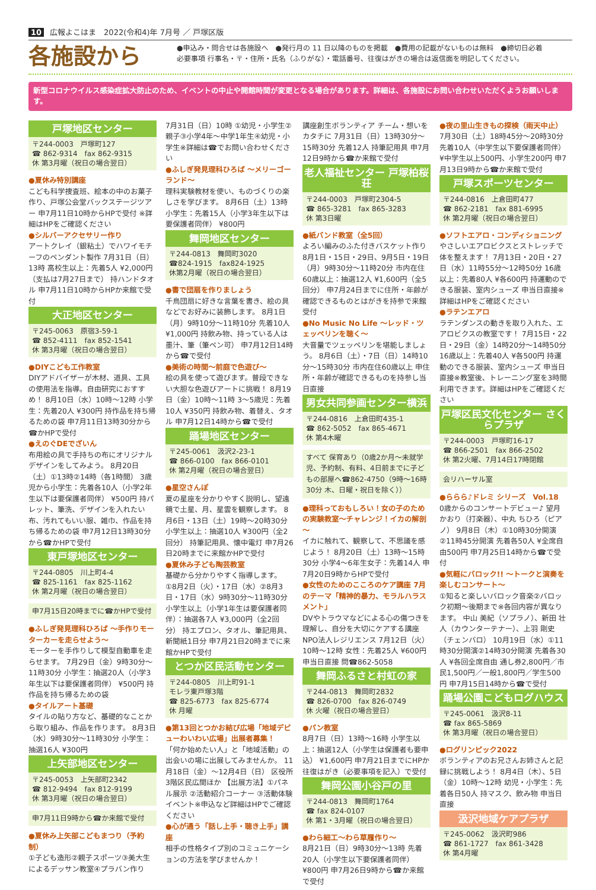10 広報よこはま　2022(令和4)年 7月号 ／ 戸塚区版
各施設から
●申込み・問合せは各施設へ　●発行月の 11 日以降のものを掲載　●費用の記載がないものは無料　●締切日必着
必要事項 行事名・〒・住所・氏名（ふりがな）・電話番号、往復はがきの場合は返信面を明記してください。
新型コロナウイルス感染症拡大防止のため、イベントの中止や開館時間が変更となる場合があります。詳細は、各施設にお問い合わせいただくようお願いします。
戸塚地区センター
〒244-0003　戸塚町127
☎ 862-9314　fax 862-9315
休 第3月曜（祝日の場合翌日）
●夏休み特別講座
こども科学捜査班、絵本の中のお菓子作り、戸塚公会堂バックステージツアー 申7月11日10時からHPで受付 ※詳細はHPをご確認ください
●シルバーアクセサリー作り
アートクレイ（銀粘土）でハワイモチーフのペンダント製作 7月31日（日）13時 高校生以上：先着5人 ¥2,000円（支払は7月27日まで） 持ハンドタオル 申7月11日10時からHPか来館で受付
大正地区センター
〒245-0063　原宿3-59-1
☎ 852-4111　fax 852-1541
休 第3月曜（祝日の場合翌日）
●DIYこども工作教室
DIYアドバイザーが木材、道具、工具の使用法を指導。自由研究におすすめ！ 8月10日（水）10時～12時 小学生：先着20人 ¥300円 持作品を持ち帰るための袋 申7月11日13時30分から☎かHPで受付
●えのぐDEでざいん
布用絵の具で手持ちの布にオリジナルデザインをしてみよう。 8月20日（土）①13時②14時（各1時間） 3歳児から小学生：先着各10人（小学2年生以下は要保護者同伴） ¥500円 持パレット、筆洗、デザインを入れたい布、汚れてもいい服、雑巾、作品を持ち帰るための袋 申7月12日13時30分から☎かHPで受付
東戸塚地区センター
〒244-0805　川上町4-4
☎ 825-1161　fax 825-1162
休 第2月曜（祝日の場合翌日）
申7月15日20時までに☎かHPで受付
●ふしぎ発見理科ひろば ～手作りモーターカーを走らせよう～
モーターを手作りして模型自動車を走らせます。 7月29日（金）9時30分～11時30分 小学生：抽選20人（小学3年生以下は要保護者同伴） ¥500円 持作品を持ち帰るための袋
●タイルアート基礎
タイルの貼り方など、基礎的なことから取り組み、作品を作ります。 8月3日（水）9時30分～11時30分 小学生：抽選16人 ¥300円
上矢部地区センター
〒245-0053　上矢部町2342
☎ 812-9494　fax 812-9199
休 第3月曜（祝日の場合翌日）
申7月11日9時から☎か来館で受付
●夏休み上矢部こどもまつり（予約制）
①子ども造形②親子スポーツ③美大生によるデッサン教室④プラバン作り
7月31日（日）10時 ①幼児・小学生②親子③小学4年～中学1年生④幼児・小学生※詳細は☎でお問い合わせください
●ふしぎ発見理科ひろば ～メリーゴーランド～
理科実験教材を使い、ものづくりの楽しさを学びます。 8月6日（土）13時 小学生：先着15人（小学3年生以下は要保護者同伴） ¥800円
舞岡地区センター
〒244-0813　舞岡町3020
☎824-1915　fax824-1925
休第2月曜（祝日の場合翌日）
●書で団扇を作りましょう
千鳥団扇に好きな言葉を書き、絵の具などでお好みに装飾します。 8月1日（月）9時10分～11時10分 先着10人 ¥1,000円 持飲み物、持っている人は墨汁、筆（筆ペン可） 申7月12日14時から☎で受付
●美術の時間～前庭で色遊び～
絵の具を使って遊びます。普段できない大胆な色遊びアートに挑戦！ 8月19日（金）10時～11時 3～5歳児：先着10人 ¥350円 持飲み物、着替え、タオル 申7月12日14時から☎で受付
踊場地区センター
〒245-0061　汲沢2-23-1
☎ 866-0100　fax 866-0101
休 第2月曜（祝日の場合翌日）
●星空さんぽ
夏の星座を分かりやすく説明し、望遠鏡で土星、月、星雲を観察します。 8月6日・13日（土）19時～20時30分 小学生以上：抽選10人 ¥300円（全2回分） 持筆記用具、懐中電灯 申7月26日20時までに来館かHPで受付
●夏休み子ども陶芸教室
基礎から分かりやすく指導します。 ①8月2日（火）・17日（水）②8月3日・17日（水）9時30分～11時30分 小学生以上（小学1年生は要保護者同伴）：抽選各7人 ¥3,000円（全2回分） 持エプロン、タオル、筆記用具、新聞紙1日分 申7月21日20時までに来館かHPで受付
とつか区民活動センター
〒244-0805　川上町91-1
モレラ東戸塚3階
☎ 825-6773　fax 825-6774
休 月曜
●第13回とつかお結び広場「地域デビューわいわい広場」出展者募集！
「何か始めたい人」と「地域活動」の出会いの場に出展してみませんか。 11月18日（金）～12月4日（日） 区役所3階区民広間ほか 【出展方法】①パネル展示 ②活動紹介コーナー ③活動体験イベント※申込など詳細はHPでご確認ください
●心が通う「話し上手・聴き上手」講座
相手の性格タイプ別のコミュニケーションの方法を学びませんか！
講座創生ボランティア チーム・想いをカタチに 7月31日（日）13時30分～15時30分 先着12人 持筆記用具 申7月12日9時から☎か来館で受付
老人福祉センター 戸塚柏桜荘
〒244-0003　戸塚町2304-5
☎ 865-3281　fax 865-3283
休 第3日曜
●紙バンド教室（全5回）
よろい編みのふた付きバスケット作り 8月1日・15日・29日、9月5日・19日（月）9時30分～11時20分 市内在住60歳以上：抽選12人 ¥1,600円（全5回分） 申7月24日までに住所・年齢が確認できるものとはがきを持参で来館受付
●No Music No Life ～レッド・ツェッペリンを聴く～
大音量でツェッペリンを堪能しましょう。 8月6日（土）・7日（日）14時10分～15時30分 市内在住60歳以上 申住所・年齢が確認できるものを持参し当日直接
男女共同参画センター横浜
〒244-0816　上倉田町435-1
☎ 862-5052　fax 865-4671
休 第4木曜
すべて 保育あり（0歳2か月～未就学児、予約制、有料、4日前までに子どもの部屋へ☎862-4750（9時～16時30分 木、日曜・祝日を除く））
●理科っておもしろい！女の子のための実験教室～チャレンジ！イカの解剖～
イカに触れて、観察して、不思議を感じよう！ 8月20日（土）13時～15時30分 小学4～6年生女子：先着14人 申7月20日9時からHPで受付
●女性のためのこころのケア講座 7月のテーマ「精神的暴力、モラルハラスメント」
DVやトラウマなどによる心の傷つきを理解し、自分を大切にケアする講座 NPO法人レジリエンス 7月12日（火）10時～12時 女性：先着25人 ¥600円 申当日直接 問☎862-5058
舞岡ふるさと村虹の家
〒244-0813　舞岡町2832
☎ 826-0700　fax 826-0749
休 火曜（祝日の場合翌日）
●パン教室
8月7日（日）13時～16時 小学生以上：抽選12人（小学生は保護者も要申込） ¥1,600円 申7月21日までにHPか往復はがき（必要事項を記入）で受付
舞岡公園小谷戸の里
〒244-0813　舞岡町1764
☎ fax 824-0107
休 第1・3月曜（祝日の場合翌日）
●わら細工～わら草履作り～
8月21日（日）9時30分～13時 先着20人（小学生以下要保護者同伴） ¥800円 申7月26日9時から☎か来館で受付
●夜の里山生きもの探検（雨天中止）
7月30日（土）18時45分～20時30分 先着10人（中学生以下要保護者同伴） ¥中学生以上500円、小学生200円 申7月13日9時から☎か来館で受付
戸塚スポーツセンター
〒244-0816　上倉田町477
☎ 862-2181　fax 881-6995
休 第2月曜（祝日の場合翌日）
●ソフトエアロ・コンディショニング
やさしいエアロビクスとストレッチで体を整えます！ 7月13日・20日・27日（水）11時55分～12時50分 16歳以上：先着80人 ¥各600円 持運動のできる服装、室内シューズ 申当日直接※詳細はHPをご確認ください
●ラテンエアロ
ラテンダンスの動きを取り入れた、エアロビクスの教室です！ 7月15日・22日・29日（金）14時20分～14時50分 16歳以上：先着40人 ¥各500円 持運動のできる服装、室内シューズ 申当日直接※教室後、トレーニング室を3時間利用できます。詳細はHPをご確認ください
戸塚区民文化センター さくらプラザ
〒244-0003　戸塚町16-17
☎ 866-2501　fax 866-2502
休 第2火曜、7月14日17時閉館
会リハーサル室
●ららら♪ドレミ シリーズ　Vol.18
0歳からのコンサートデビュー♪ 望月 かおり（打楽器）、中丸 ちひろ（ピアノ） 9月8日（木）①10時30分開演②11時45分開演 先着各50人 ¥全席自由500円 申7月25日14時から☎で受付
●気軽にバロック!! ～トークと演奏を楽しむコンサート～
①知ると楽しいバロック音楽②バロック初期～後期まで※各回内容が異なります。 中山 美紀（ソプラノ）、新田 壮人（カウンターテナー）、上羽 剛史（チェンバロ） 10月19日（水）①11時30分開演②14時30分開演 先着各30人 ¥各回全席自由 通し券2,800円／市民1,500円／一般1,800円／学生500円 申7月15日14時から☎で受付
踊場公園こどもログハウス
〒245-0061　汲沢8-11
☎ fax 865-5869
休 第3月曜（祝日の場合翌日）
●ログリンピック2022
ボランティアのお兄さんお姉さんと記録に挑戦しよう！ 8月4日（木）、5日（金）10時～12時 幼児・小学生：先着各日50人 持マスク、飲み物 申当日直接
汲沢地域ケアプラザ
〒245-0062　汲沢町986
☎ 861-1727　fax 861-3428
休 第4月曜